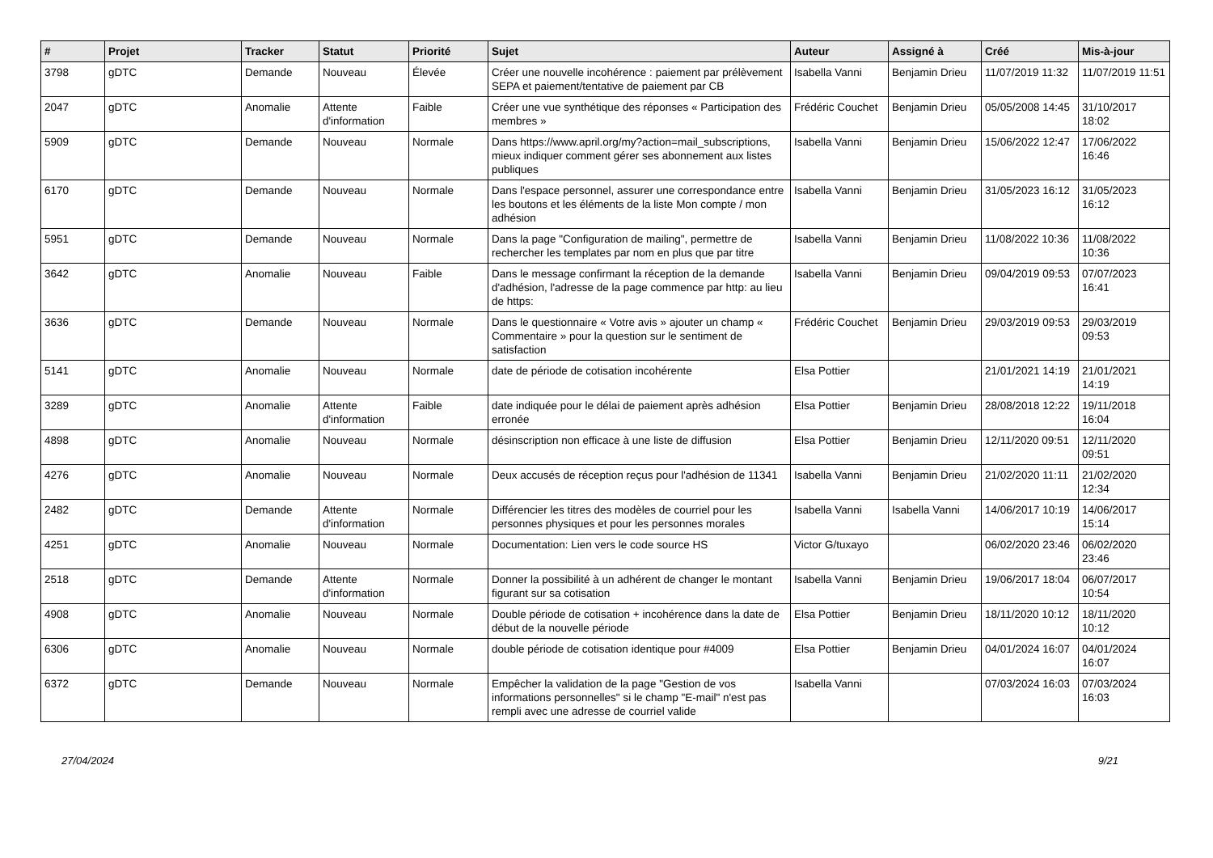| # | Projet | Tracker | Statut | Priorité | Sujet | Auteur | Assigné à | Créé | Mis-à-jour |
| --- | --- | --- | --- | --- | --- | --- | --- | --- | --- |
| 3798 | gDTC | Demande | Nouveau | Élevée | Créer une nouvelle incohérence : paiement par prélèvement SEPA et paiement/tentative de paiement par CB | Isabella Vanni | Benjamin Drieu | 11/07/2019 11:32 | 11/07/2019 11:51 |
| 2047 | gDTC | Anomalie | Attente d'information | Faible | Créer une vue synthétique des réponses « Participation des membres » | Frédéric Couchet | Benjamin Drieu | 05/05/2008 14:45 | 31/10/2017 18:02 |
| 5909 | gDTC | Demande | Nouveau | Normale | Dans https://www.april.org/my?action=mail_subscriptions, mieux indiquer comment gérer ses abonnement aux listes publiques | Isabella Vanni | Benjamin Drieu | 15/06/2022 12:47 | 17/06/2022 16:46 |
| 6170 | gDTC | Demande | Nouveau | Normale | Dans l'espace personnel, assurer une correspondance entre les boutons et les éléments de la liste Mon compte / mon adhésion | Isabella Vanni | Benjamin Drieu | 31/05/2023 16:12 | 31/05/2023 16:12 |
| 5951 | gDTC | Demande | Nouveau | Normale | Dans la page "Configuration de mailing", permettre de rechercher les templates par nom en plus que par titre | Isabella Vanni | Benjamin Drieu | 11/08/2022 10:36 | 11/08/2022 10:36 |
| 3642 | gDTC | Anomalie | Nouveau | Faible | Dans le message confirmant la réception de la demande d'adhésion, l'adresse de la page commence par http: au lieu de https: | Isabella Vanni | Benjamin Drieu | 09/04/2019 09:53 | 07/07/2023 16:41 |
| 3636 | gDTC | Demande | Nouveau | Normale | Dans le questionnaire « Votre avis » ajouter un champ « Commentaire » pour la question sur le sentiment de satisfaction | Frédéric Couchet | Benjamin Drieu | 29/03/2019 09:53 | 29/03/2019 09:53 |
| 5141 | gDTC | Anomalie | Nouveau | Normale | date de période de cotisation incohérente | Elsa Pottier | | 21/01/2021 14:19 | 21/01/2021 14:19 |
| 3289 | gDTC | Anomalie | Attente d'information | Faible | date indiquée pour le délai de paiement après adhésion erronée | Elsa Pottier | Benjamin Drieu | 28/08/2018 12:22 | 19/11/2018 16:04 |
| 4898 | gDTC | Anomalie | Nouveau | Normale | désinscription non efficace à une liste de diffusion | Elsa Pottier | Benjamin Drieu | 12/11/2020 09:51 | 12/11/2020 09:51 |
| 4276 | gDTC | Anomalie | Nouveau | Normale | Deux accusés de réception reçus pour l'adhésion de 11341 | Isabella Vanni | Benjamin Drieu | 21/02/2020 11:11 | 21/02/2020 12:34 |
| 2482 | gDTC | Demande | Attente d'information | Normale | Différencier les titres des modèles de courriel pour les personnes physiques et pour les personnes morales | Isabella Vanni | Isabella Vanni | 14/06/2017 10:19 | 14/06/2017 15:14 |
| 4251 | gDTC | Anomalie | Nouveau | Normale | Documentation: Lien vers le code source HS | Victor G/tuxayo | | 06/02/2020 23:46 | 06/02/2020 23:46 |
| 2518 | gDTC | Demande | Attente d'information | Normale | Donner la possibilité à un adhérent de changer le montant figurant sur sa cotisation | Isabella Vanni | Benjamin Drieu | 19/06/2017 18:04 | 06/07/2017 10:54 |
| 4908 | gDTC | Anomalie | Nouveau | Normale | Double période de cotisation + incohérence dans la date de début de la nouvelle période | Elsa Pottier | Benjamin Drieu | 18/11/2020 10:12 | 18/11/2020 10:12 |
| 6306 | gDTC | Anomalie | Nouveau | Normale | double période de cotisation identique pour #4009 | Elsa Pottier | Benjamin Drieu | 04/01/2024 16:07 | 04/01/2024 16:07 |
| 6372 | gDTC | Demande | Nouveau | Normale | Empêcher la validation de la page "Gestion de vos informations personnelles" si le champ "E-mail" n'est pas rempli avec une adresse de courriel valide | Isabella Vanni | | 07/03/2024 16:03 | 07/03/2024 16:03 |
27/04/2024 9/21